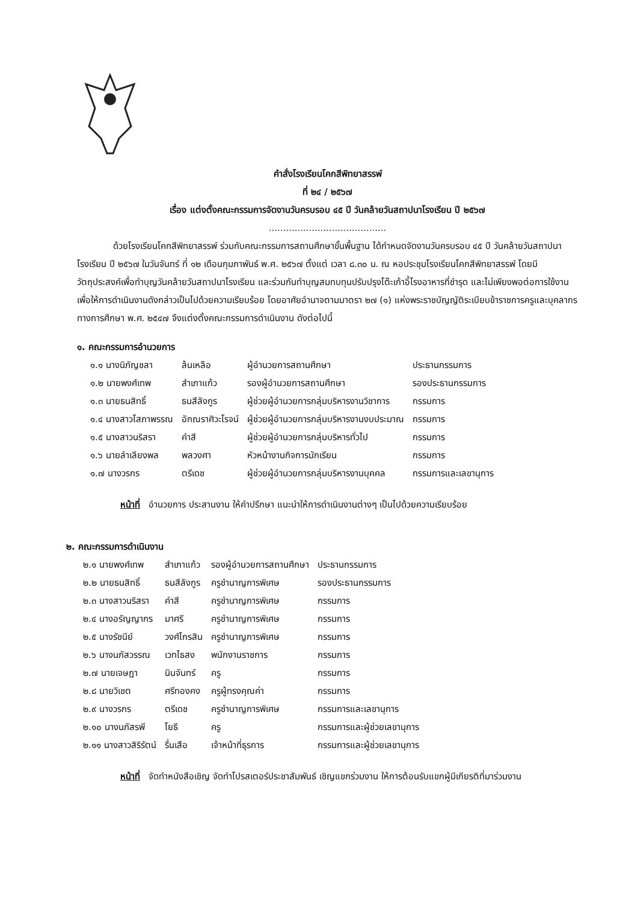คำสั่งโรงเรียนโคกสีพิทยาสรรพ์
ที่ ๒๔ / ๒๕๖๗
เรื่อง แต่งตั้งคณะกรรมการจัดงานวันครบรอบ ๔๕ ปี วันคล้ายวันสถาปนาโรงเรียน ปี ๒๕๖๗
.........................................
ด้วยโรงเรียนโคกสีพิทยาสรรพ์ ร่วมกับคณะกรรมการสถานศึกษาขั้นพื้นฐาน ได้กำหนดจัดงานวันครบรอบ ๔๕ ปี วันคล้ายวันสถาปนาโรงเรียน ปี ๒๕๖๗ ในวันจันทร์ ที่ ๑๒ เดือนกุมภาพันธ์ พ.ศ. ๒๕๖๗ ตั้งแต่ เวลา ๘.๓๐ น. ณ หอประชุมโรงเรียนโคกสีพิทยาสรรพ์ โดยมีวัตถุประสงค์เพื่อทำบุญวันคล้ายวันสถาปนาโรงเรียน และร่วมกันทำบุญสมทบทุนปรับปรุงโต๊ะเก้าอี้โรงอาหารที่ชำรุด และไม่เพียงพอต่อการใช้งาน เพื่อให้การดำเนินงานดังกล่าวเป็นไปด้วยความเรียบร้อย โดยอาศัยอำนาจตามมาตรา ๒๗ (๑) แห่งพระราชบัญญัติระเบียบข้าราชการครูและบุคลากรทางการศึกษา พ.ศ. ๒๕๔๗ จึงแต่งตั้งคณะกรรมการดำเนินงาน ดังต่อไปนี้
๑. คณะกรรมการอำนวยการ
| ๑.๑ นางนิภัญชลา | ล้นเหลือ | ผู้อำนวยการสถานศึกษา | ประธานกรรมการ |
| ๑.๒ นายพงศ์เทพ | สำเภาแก้ว | รองผู้อำนวยการสถานศึกษา | รองประธานกรรมการ |
| ๑.๓ นายธนสิทธิ์ | ธนสีลังกูร | ผู้ช่วยผู้อำนวยการกลุ่มบริหารงานวิชาการ | กรรมการ |
| ๑.๔ นางสาวโสภาพรรณ | อักณราศิวะโรจน์ | ผู้ช่วยผู้อำนวยการกลุ่มบริหารงานงบประมาณ | กรรมการ |
| ๑.๕ นางสาวนริสรา | คำสี | ผู้ช่วยผู้อำนวยการกลุ่มบริหารทั่วไป | กรรมการ |
| ๑.๖ นายลำเลียงพล | พลวงศา | หัวหน้างานกิจการนักเรียน | กรรมการ |
| ๑.๗ นางวรกร | ตรีเดช | ผู้ช่วยผู้อำนวยการกลุ่มบริหารงานบุคคล | กรรมการและเลขานุการ |
หน้าที่ อำนวยการ ประสานงาน ให้คำปรึกษา แนะนำให้การดำเนินงานต่างๆ เป็นไปด้วยความเรียบร้อย
๒. คณะกรรมการดำเนินงาน
| ๒.๑ นายพงศ์เทพ | สำเภาแก้ว | รองผู้อำนวยการสถานศึกษา | ประธานกรรมการ |
| ๒.๒ นายธนสิทธิ์ | ธนสีลังกูร | ครูชำนาญการพิเศษ | รองประธานกรรมการ |
| ๒.๓ นางสาวนริสรา | คำสี | ครูชำนาญการพิเศษ | กรรมการ |
| ๒.๔ นางอรัญญากร | มาศรี | ครูชำนาญการพิเศษ | กรรมการ |
| ๒.๕ นางรัชนีย์ | วงศ์ไกรสิน | ครูชำนาญการพิเศษ | กรรมการ |
| ๒.๖ นางนภัสวรรณ | เวทไธสง | พนักงานราชการ | กรรมการ |
| ๒.๗ นายเจษฎา | นินจันทร์ | ครู | กรรมการ |
| ๒.๘ นายวิเชต | ศรีทองคง | ครูผู้ทรงคุณค่า | กรรมการ |
| ๒.๙ นางวรกร | ตรีเดช | ครูชำนาญการพิเศษ | กรรมการและเลขานุการ |
| ๒.๑๐ นางนภัสรพี | โยธี | ครู | กรรมการและผู้ช่วยเลขานุการ |
| ๒.๑๑ นางสาวสิริรัตน์ | รื่นเสือ | เจ้าหน้าที่ธุรการ | กรรมการและผู้ช่วยเลขานุการ |
หน้าที่ จัดทำหนังสือเชิญ จัดทำโปรสเตอร์ประชาสัมพันธ์ เชิญแขกร่วมงาน ให้การต้อนรับแขกผู้มีเกียรติที่มาร่วมงาน